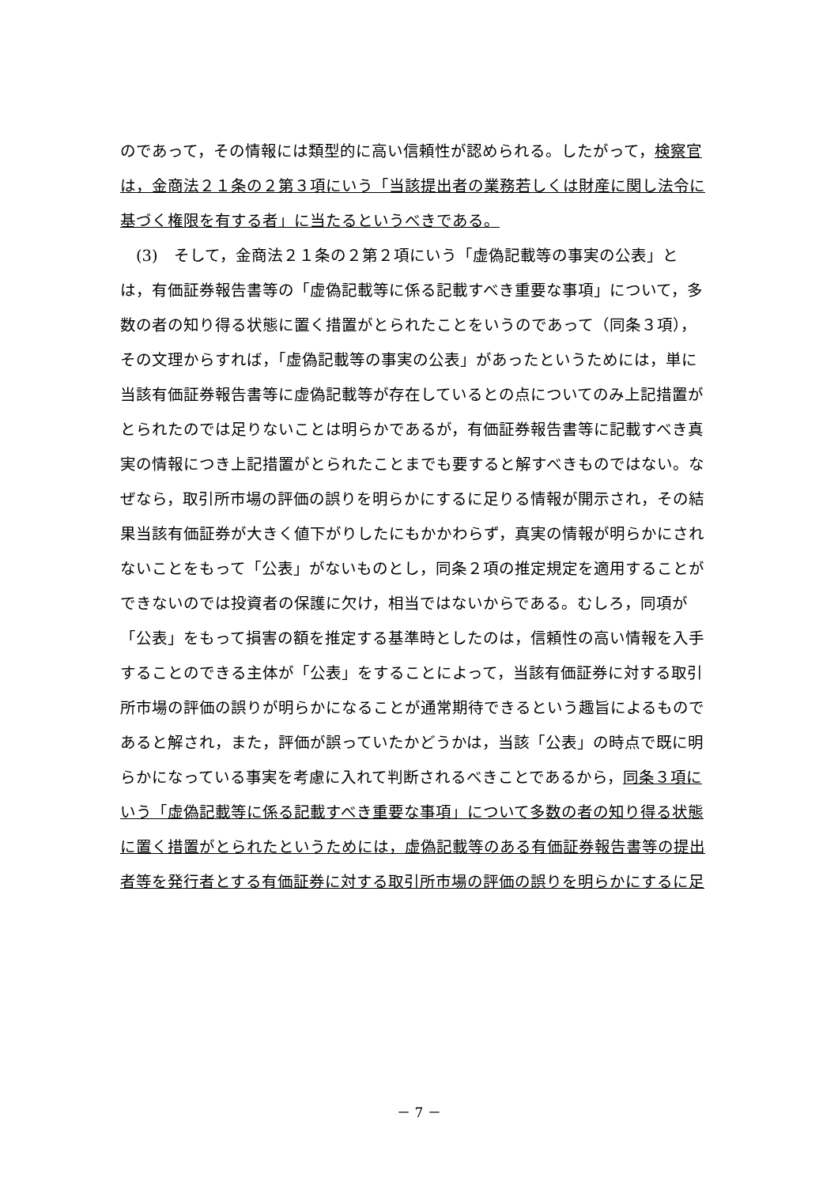のであって，その情報には類型的に高い信頼性が認められる。したがって，検察官
は，金商法２１条の２第３項にいう「当該提出者の業務若しくは財産に関し法令に
基づく権限を有する者」に当たるというべきである。
　(3)　そして，金商法２１条の２第２項にいう「虚偽記載等の事実の公表」と
は，有価証券報告書等の「虚偽記載等に係る記載すべき重要な事項」について，多
数の者の知り得る状態に置く措置がとられたことをいうのであって（同条３項），
その文理からすれば，「虚偽記載等の事実の公表」があったというためには，単に
当該有価証券報告書等に虚偽記載等が存在しているとの点についてのみ上記措置が
とられたのでは足りないことは明らかであるが，有価証券報告書等に記載すべき真
実の情報につき上記措置がとられたことまでも要すると解すべきものではない。な
ぜなら，取引所市場の評価の誤りを明らかにするに足りる情報が開示され，その結
果当該有価証券が大きく値下がりしたにもかかわらず，真実の情報が明らかにされ
ないことをもって「公表」がないものとし，同条２項の推定規定を適用することが
できないのでは投資者の保護に欠け，相当ではないからである。むしろ，同項が
「公表」をもって損害の額を推定する基準時としたのは，信頼性の高い情報を入手
することのできる主体が「公表」をすることによって，当該有価証券に対する取引
所市場の評価の誤りが明らかになることが通常期待できるという趣旨によるもので
あると解され，また，評価が誤っていたかどうかは，当該「公表」の時点で既に明
らかになっている事実を考慮に入れて判断されるべきことであるから，同条３項に
いう「虚偽記載等に係る記載すべき重要な事項」について多数の者の知り得る状態
に置く措置がとられたというためには，虚偽記載等のある有価証券報告書等の提出
者等を発行者とする有価証券に対する取引所市場の評価の誤りを明らかにするに足
－ 7 －